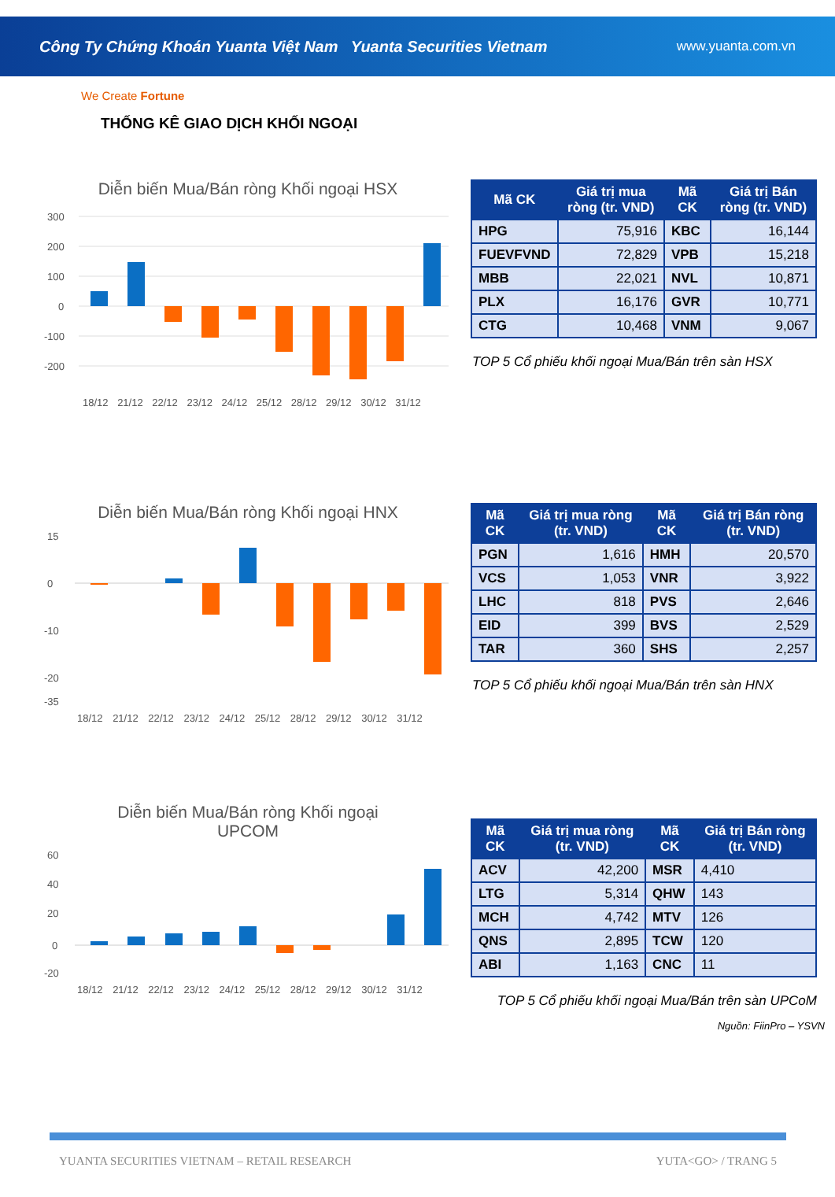Công Ty Chứng Khoán Yuanta Việt Nam Yuanta Securities Vietnam www.yuanta.com.vn
We Create Fortune
THỐNG KÊ GIAO DỊCH KHỐI NGOẠI
Diễn biến Mua/Bán ròng Khối ngoại HSX
300
200
100
0
-100
-200
18/12 21/12 22/12 23/12 24/12 25/12 28/12 29/12 30/12 31/12
| Mã CK | Giá trị mua ròng (tr. VND) | Mã CK | Giá trị Bán ròng (tr. VND) |
| --- | --- | --- | --- |
| HPG | 75,916 | KBC | 16,144 |
| FUEVFVND | 72,829 | VPB | 15,218 |
| MBB | 22,021 | NVL | 10,871 |
| PLX | 16,176 | GVR | 10,771 |
| CTG | 10,468 | VNM | 9,067 |
TOP 5 Cổ phiếu khối ngoại Mua/Bán trên sàn HSX
Diễn biến Mua/Bán ròng Khối ngoại HNX
15
0
-10
-20
-35
18/12 21/12 22/12 23/12 24/12 25/12 28/12 29/12 30/12 31/12
| Mã CK | Giá trị mua ròng (tr. VND) | Mã CK | Giá trị Bán ròng (tr. VND) |
| --- | --- | --- | --- |
| PGN | 1,616 | HMH | 20,570 |
| VCS | 1,053 | VNR | 3,922 |
| LHC | 818 | PVS | 2,646 |
| EID | 399 | BVS | 2,529 |
| TAR | 360 | SHS | 2,257 |
TOP 5 Cổ phiếu khối ngoại Mua/Bán trên sàn HNX
Diễn biến Mua/Bán ròng Khối ngoại
UPCOM
60
40
20
0
-20
18/12 21/12 22/12 23/12 24/12 25/12 28/12 29/12 30/12 31/12
| Mã CK | Giá trị mua ròng (tr. VND) | Mã CK | Giá trị Bán ròng (tr. VND) |
| --- | --- | --- | --- |
| ACV | 42,200 | MSR | 4,410 |
| LTG | 5,314 | QHW | 143 |
| MCH | 4,742 | MTV | 126 |
| QNS | 2,895 | TCW | 120 |
| ABI | 1,163 | CNC | 11 |
TOP 5 Cổ phiếu khối ngoại Mua/Bán trên sàn UPCoM
Nguồn: FiinPro – YSVN
YUANTA SECURITIES VIETNAM – RETAIL RESEARCH YUTA<GO> / TRANG 5